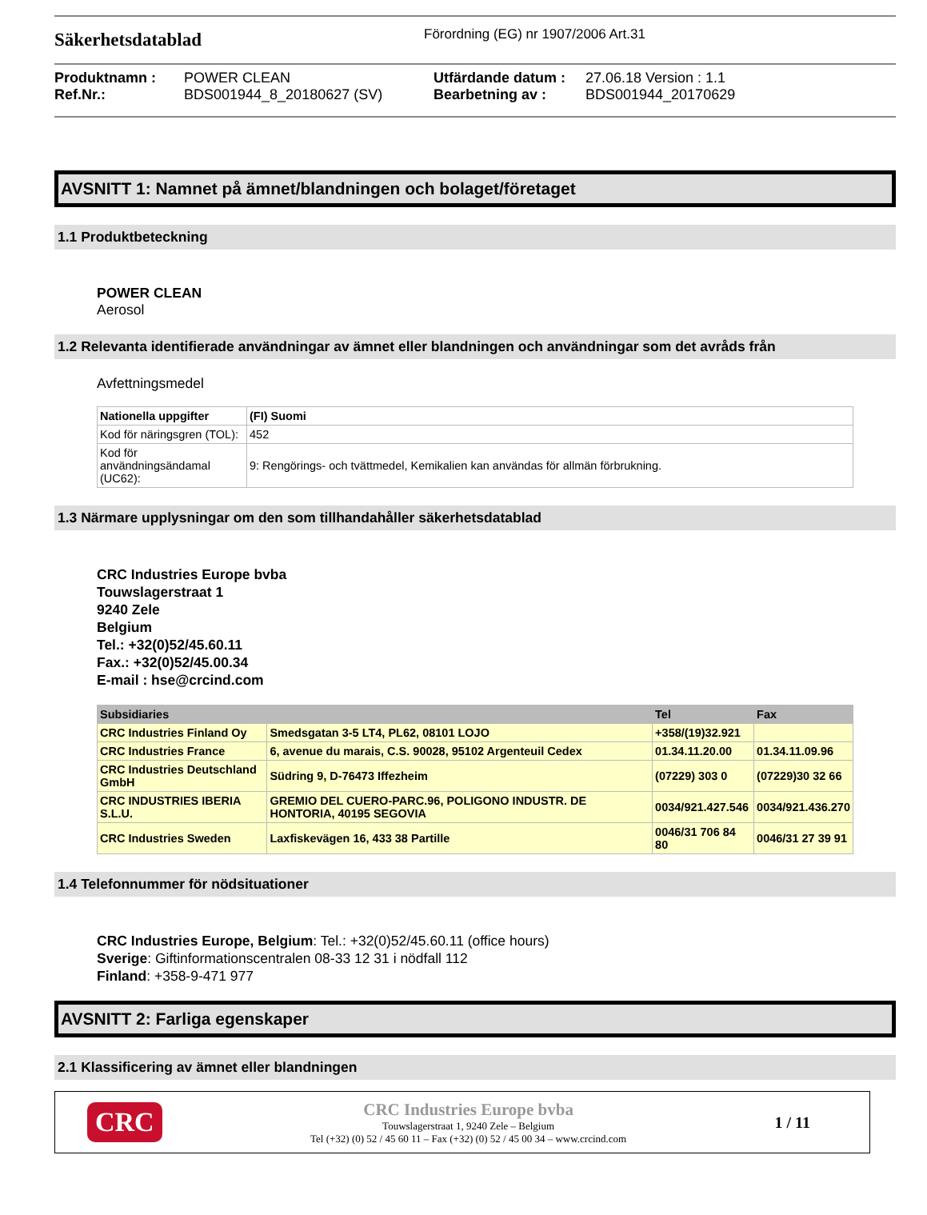Säkerhetsdatablad
Förordning (EG) nr 1907/2006 Art.31
Produktnamn : POWER CLEAN Utfärdande datum : 27.06.18 Version : 1.1 Ref.Nr.: BDS001944_8_20180627 (SV) Bearbetning av : BDS001944_20170629
AVSNITT 1: Namnet på ämnet/blandningen och bolaget/företaget
1.1 Produktbeteckning
POWER CLEAN
Aerosol
1.2 Relevanta identifierade användningar av ämnet eller blandningen och användningar som det avråds från
Avfettningsmedel
| Nationella uppgifter | (FI) Suomi |
| --- | --- |
| Kod för näringsgren (TOL): | 452 |
| Kod för användningsändamal (UC62): | 9: Rengörings- och tvättmedel, Kemikalien kan användas för allmän förbrukning. |
1.3 Närmare upplysningar om den som tillhandahåller säkerhetsdatablad
CRC Industries Europe bvba
Touwslagerstraat 1
9240 Zele
Belgium
Tel.: +32(0)52/45.60.11
Fax.: +32(0)52/45.00.34
E-mail : hse@crcind.com
| Subsidiaries | | Tel | Fax |
| --- | --- | --- | --- |
| CRC Industries Finland Oy | Smedsgatan 3-5 LT4, PL62, 08101 LOJO | +358/(19)32.921 | |
| CRC Industries France | 6, avenue du marais, C.S. 90028, 95102 Argenteuil Cedex | 01.34.11.20.00 | 01.34.11.09.96 |
| CRC Industries Deutschland GmbH | Südring 9, D-76473 Iffezheim | (07229) 303 0 | (07229)30 32 66 |
| CRC INDUSTRIES IBERIA S.L.U. | GREMIO DEL CUERO-PARC.96, POLIGONO INDUSTR. DE HONTORIA, 40195 SEGOVIA | 0034/921.427.546 | 0034/921.436.270 |
| CRC Industries Sweden | Laxfiskevägen 16, 433 38 Partille | 0046/31 706 84 80 | 0046/31 27 39 91 |
1.4 Telefonnummer för nödsituationer
CRC Industries Europe, Belgium: Tel.: +32(0)52/45.60.11 (office hours)
Sverige: Giftinformationscentralen 08-33 12 31 i nödfall 112
Finland: +358-9-471 977
AVSNITT 2: Farliga egenskaper
2.1 Klassificering av ämnet eller blandningen
CRC
CRC Industries Europe bvba
Touwslagerstraat 1, 9240 Zele – Belgium
Tel (+32) (0) 52 / 45 60 11 – Fax (+32) (0) 52 / 45 00 34 – www.crcind.com
1 / 11